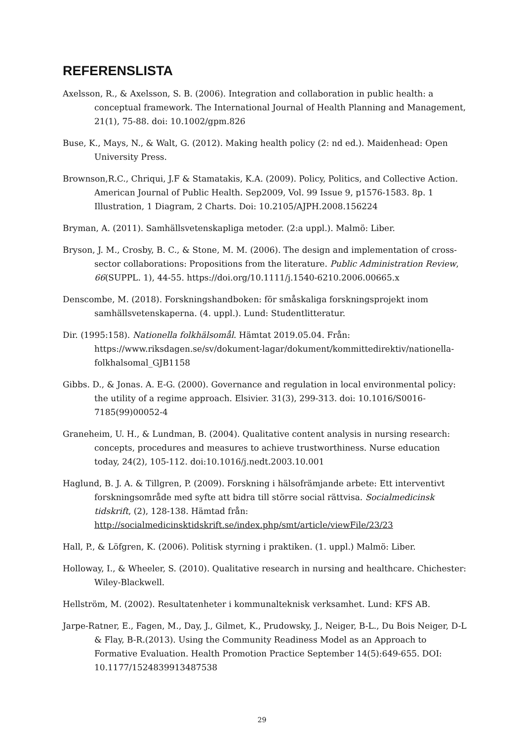REFERENSLISTA
Axelsson, R., & Axelsson, S. B. (2006). Integration and collaboration in public health: a conceptual framework. The International Journal of Health Planning and Management, 21(1), 75-88. doi: 10.1002/gpm.826
Buse, K., Mays, N., & Walt, G. (2012). Making health policy (2: nd ed.). Maidenhead: Open University Press.
Brownson,R.C., Chriqui, J.F & Stamatakis, K.A. (2009). Policy, Politics, and Collective Action. American Journal of Public Health. Sep2009, Vol. 99 Issue 9, p1576-1583. 8p. 1 Illustration, 1 Diagram, 2 Charts. Doi: 10.2105/AJPH.2008.156224
Bryman, A. (2011). Samhällsvetenskapliga metoder. (2:a uppl.). Malmö: Liber.
Bryson, J. M., Crosby, B. C., & Stone, M. M. (2006). The design and implementation of cross-sector collaborations: Propositions from the literature. Public Administration Review, 66(SUPPL. 1), 44-55. https://doi.org/10.1111/j.1540-6210.2006.00665.x
Denscombe, M. (2018). Forskningshandboken: för småskaliga forskningsprojekt inom samhällsvetenskaperna. (4. uppl.). Lund: Studentlitteratur.
Dir. (1995:158). Nationella folkhälsomål. Hämtat 2019.05.04. Från: https://www.riksdagen.se/sv/dokument-lagar/dokument/kommittedirektiv/nationella-folkhalsomal_GJB1158
Gibbs. D., & Jonas. A. E-G. (2000). Governance and regulation in local environmental policy: the utility of a regime approach. Elsivier. 31(3), 299-313. doi: 10.1016/S0016-7185(99)00052-4
Graneheim, U. H., & Lundman, B. (2004). Qualitative content analysis in nursing research: concepts, procedures and measures to achieve trustworthiness. Nurse education today, 24(2), 105-112. doi:10.1016/j.nedt.2003.10.001
Haglund, B. J. A. & Tillgren, P. (2009). Forskning i hälsofrämjande arbete: Ett interventivt forskningsområde med syfte att bidra till större social rättvisa. Socialmedicinsk tidskrift, (2), 128-138. Hämtad från: http://socialmedicinsktidskrift.se/index.php/smt/article/viewFile/23/23
Hall, P., & Löfgren, K. (2006). Politisk styrning i praktiken. (1. uppl.) Malmö: Liber.
Holloway, I., & Wheeler, S. (2010). Qualitative research in nursing and healthcare. Chichester: Wiley-Blackwell.
Hellström, M. (2002). Resultatenheter i kommunalteknisk verksamhet. Lund: KFS AB.
Jarpe-Ratner, E., Fagen, M., Day, J., Gilmet, K., Prudowsky, J., Neiger, B-L., Du Bois Neiger, D-L & Flay, B-R.(2013). Using the Community Readiness Model as an Approach to Formative Evaluation. Health Promotion Practice September 14(5):649-655. DOI: 10.1177/1524839913487538
29